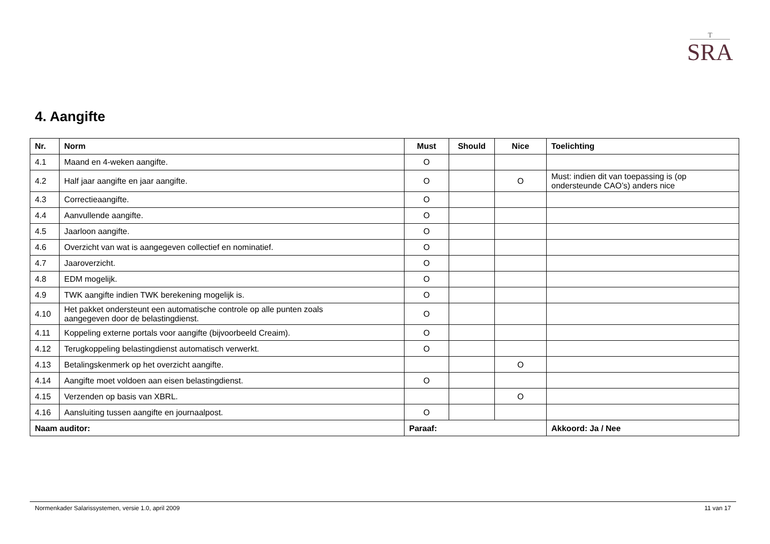T
SRA
4. Aangifte
| Nr. | Norm | Must | Should | Nice | Toelichting |
| --- | --- | --- | --- | --- | --- |
| 4.1 | Maand en 4-weken aangifte. | O | | | |
| 4.2 | Half jaar aangifte en jaar aangifte. | O | | O | Must: indien dit van toepassing is (op ondersteunde CAO’s) anders nice |
| 4.3 | Correctieaangifte. | O | | | |
| 4.4 | Aanvullende aangifte. | O | | | |
| 4.5 | Jaarloon aangifte. | O | | | |
| 4.6 | Overzicht van wat is aangegeven collectief en nominatief. | O | | | |
| 4.7 | Jaaroverzicht. | O | | | |
| 4.8 | EDM mogelijk. | O | | | |
| 4.9 | TWK aangifte indien TWK berekening mogelijk is. | O | | | |
| 4.10 | Het pakket ondersteunt een automatische controle op alle punten zoals aangegeven door de belastingdienst. | O | | | |
| 4.11 | Koppeling externe portals voor aangifte (bijvoorbeeld Creaim). | O | | | |
| 4.12 | Terugkoppeling belastingdienst automatisch verwerkt. | O | | | |
| 4.13 | Betalingskenmerk op het overzicht aangifte. | | | O | |
| 4.14 | Aangifte moet voldoen aan eisen belastingdienst. | O | | | |
| 4.15 | Verzenden op basis van XBRL. | | | O | |
| 4.16 | Aansluiting tussen aangifte en journaalpost. | O | | | |
| Naam auditor: | | Paraaf: | | | Akkoord: Ja / Nee |
Normenkader Salarissystemen, versie 1.0, april 2009 11 van 17